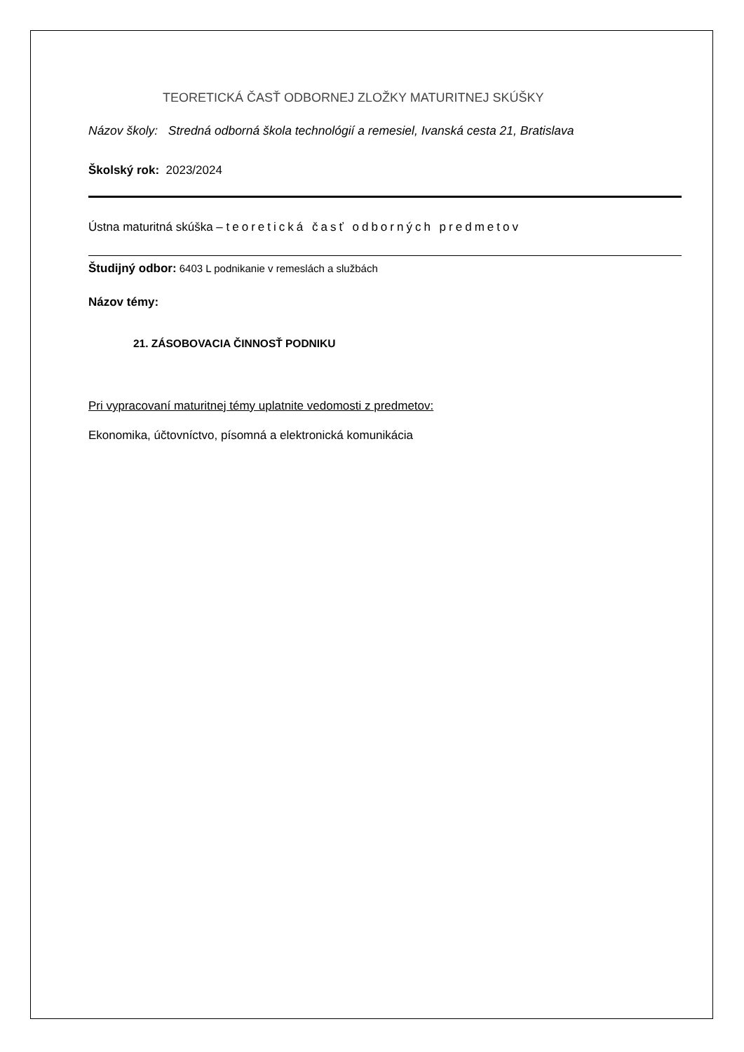TEORETICKÁ ČASŤ ODBORNEJ ZLOŽKY MATURITNEJ SKÚŠKY
Názov školy: Stredná odborná škola technológií a remesiel, Ivanská cesta 21, Bratislava
Školský rok: 2023/2024
Ústna maturitná skúška – teoretická časť odborných predmetov
Študijný odbor: 6403 L podnikanie v remeslách a službách
Názov témy:
21. ZÁSOBOVACIA ČINNOSŤ PODNIKU
Pri vypracovaní maturitnej témy uplatnite vedomosti z predmetov:
Ekonomika, účtovníctvo, písomná a elektronická komunikácia